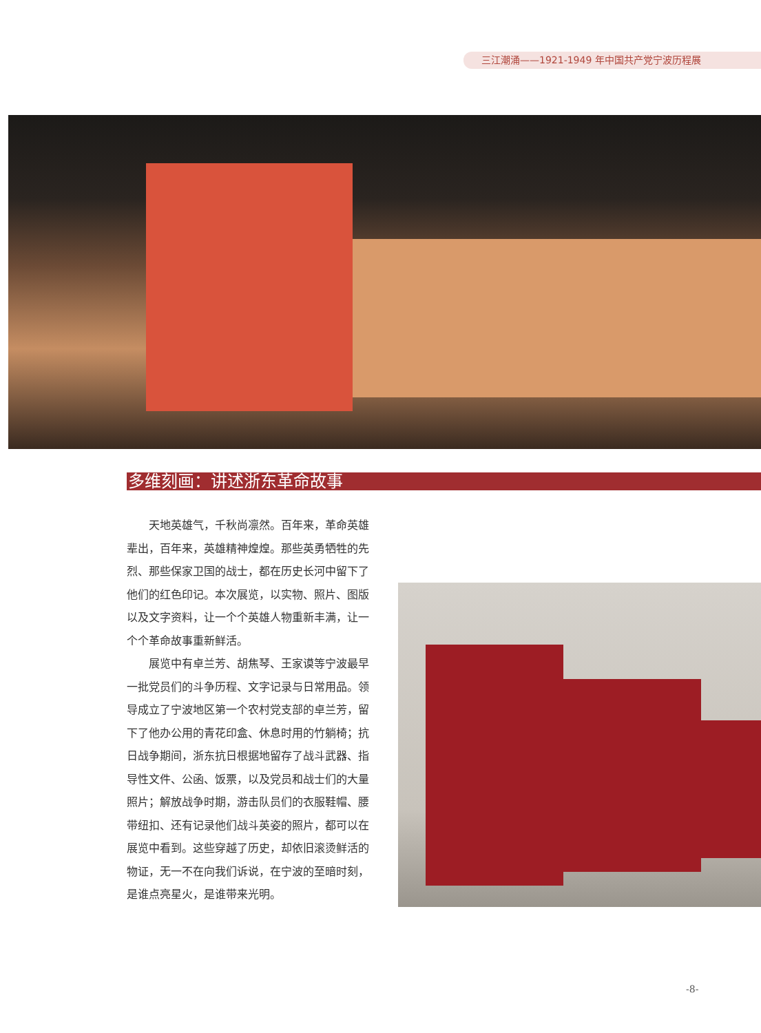三江潮涌——1921-1949 年中国共产党宁波历程展
多维刻画：讲述浙东革命故事
天地英雄气，千秋尚凛然。百年来，革命英雄辈出，百年来，英雄精神煌煌。那些英勇牺牲的先烈、那些保家卫国的战士，都在历史长河中留下了他们的红色印记。本次展览，以实物、照片、图版以及文字资料，让一个个英雄人物重新丰满，让一个个革命故事重新鲜活。
展览中有卓兰芳、胡焦琴、王家谟等宁波最早一批党员们的斗争历程、文字记录与日常用品。领导成立了宁波地区第一个农村党支部的卓兰芳，留下了他办公用的青花印盒、休息时用的竹躺椅；抗日战争期间，浙东抗日根据地留存了战斗武器、指导性文件、公函、饭票，以及党员和战士们的大量照片；解放战争时期，游击队员们的衣服鞋帽、腰带纽扣、还有记录他们战斗英姿的照片，都可以在展览中看到。这些穿越了历史，却依旧滚烫鲜活的物证，无一不在向我们诉说，在宁波的至暗时刻，是谁点亮星火，是谁带来光明。
-8-